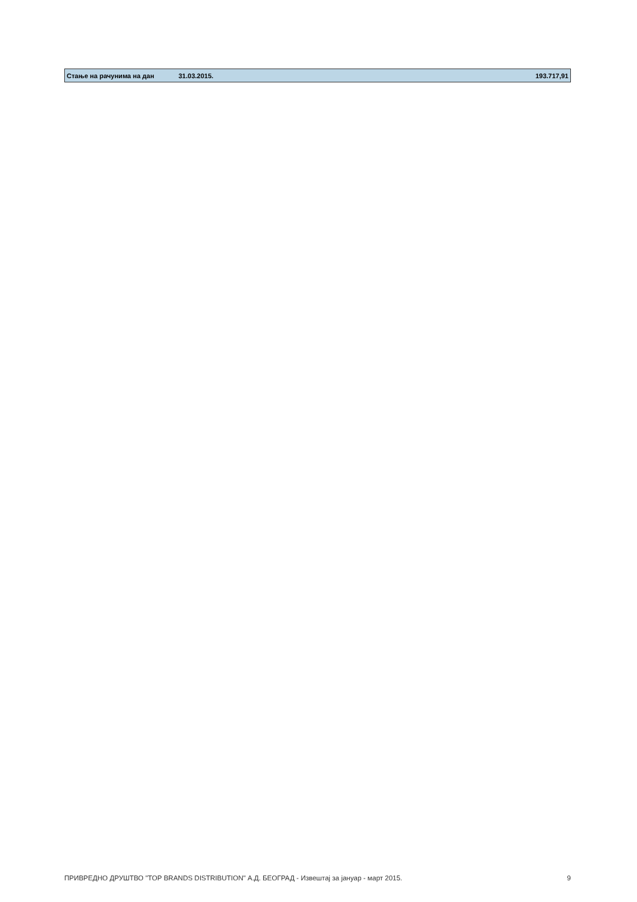| Стање на рачунима на дан | 31.03.2015. | 193.717,91 |
ПРИВРЕДНО ДРУШТВО "TOP BRANDS DISTRIBUTION" А.Д. БЕОГРАД - Извештај за јануар - март 2015. 9